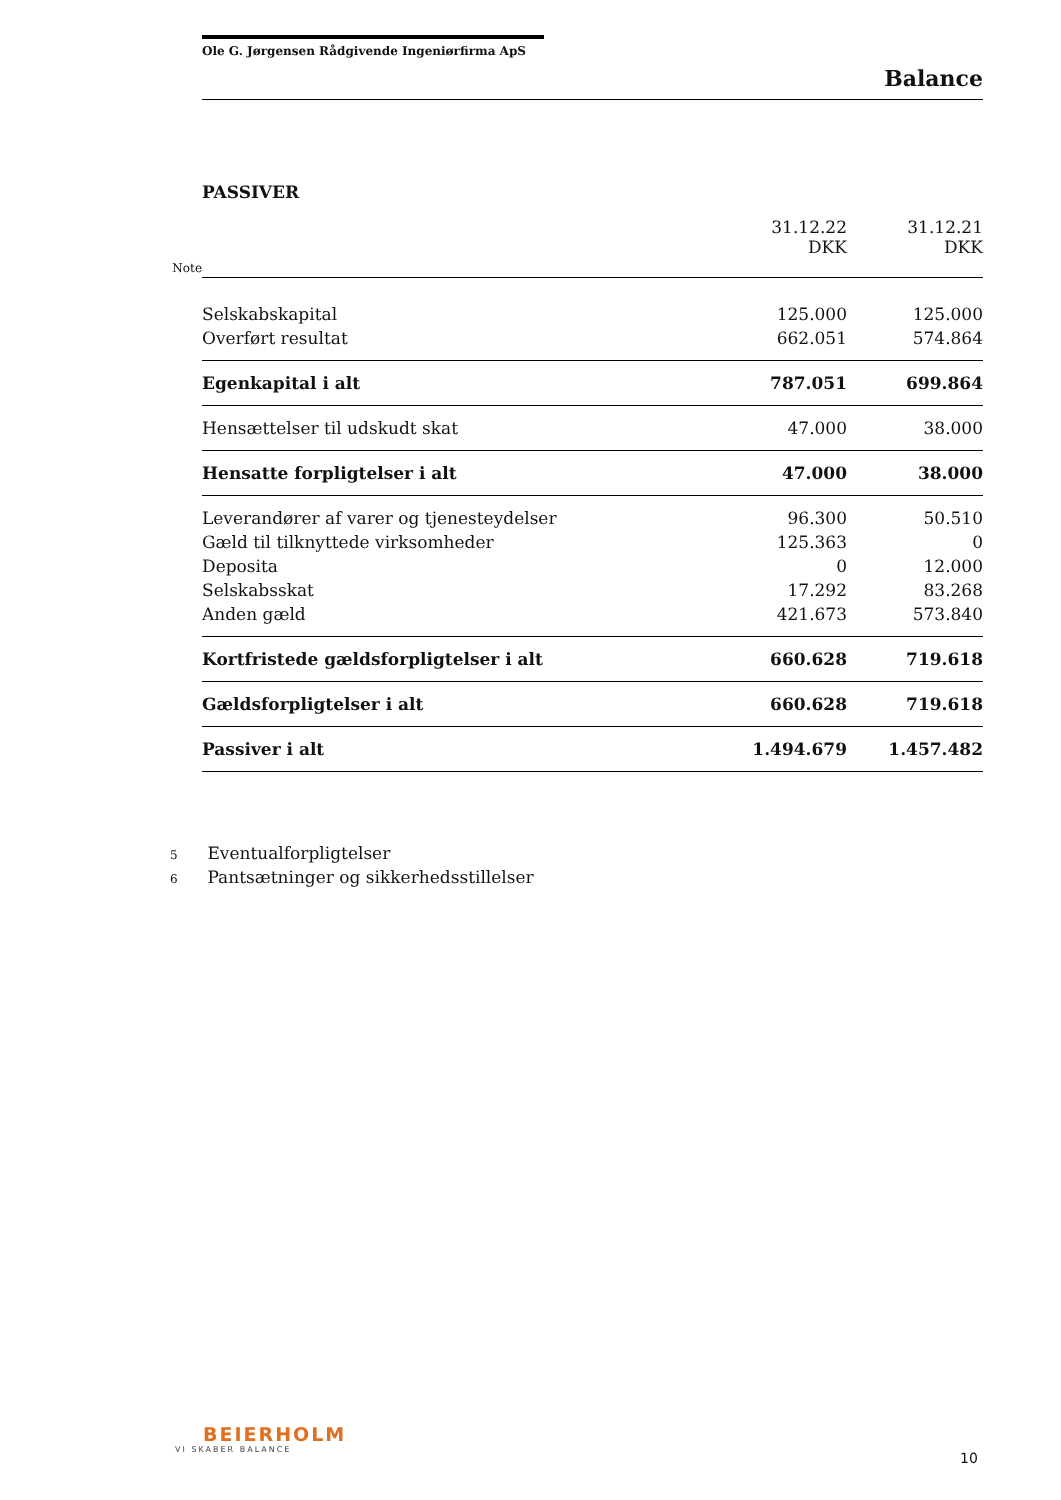Ole G. Jørgensen Rådgivende Ingeniørfirma ApS
Balance
PASSIVER
| | | 31.12.22 DKK | 31.12.21 DKK |
| Note | | | |
| | Selskabskapital | 125.000 | 125.000 |
| | Overført resultat | 662.051 | 574.864 |
| | Egenkapital i alt | 787.051 | 699.864 |
| | Hensættelser til udskudt skat | 47.000 | 38.000 |
| | Hensatte forpligtelser i alt | 47.000 | 38.000 |
| | Leverandører af varer og tjenesteydelser | 96.300 | 50.510 |
| | Gæld til tilknyttede virksomheder | 125.363 | 0 |
| | Deposita | 0 | 12.000 |
| | Selskabsskat | 17.292 | 83.268 |
| | Anden gæld | 421.673 | 573.840 |
| | Kortfristede gældsforpligtelser i alt | 660.628 | 719.618 |
| | Gældsforpligtelser i alt | 660.628 | 719.618 |
| | Passiver i alt | 1.494.679 | 1.457.482 |
5 Eventualforpligtelser
6 Pantsætninger og sikkerhedsstillelser
BEIERHOLM
VI SKABER BALANCE
10